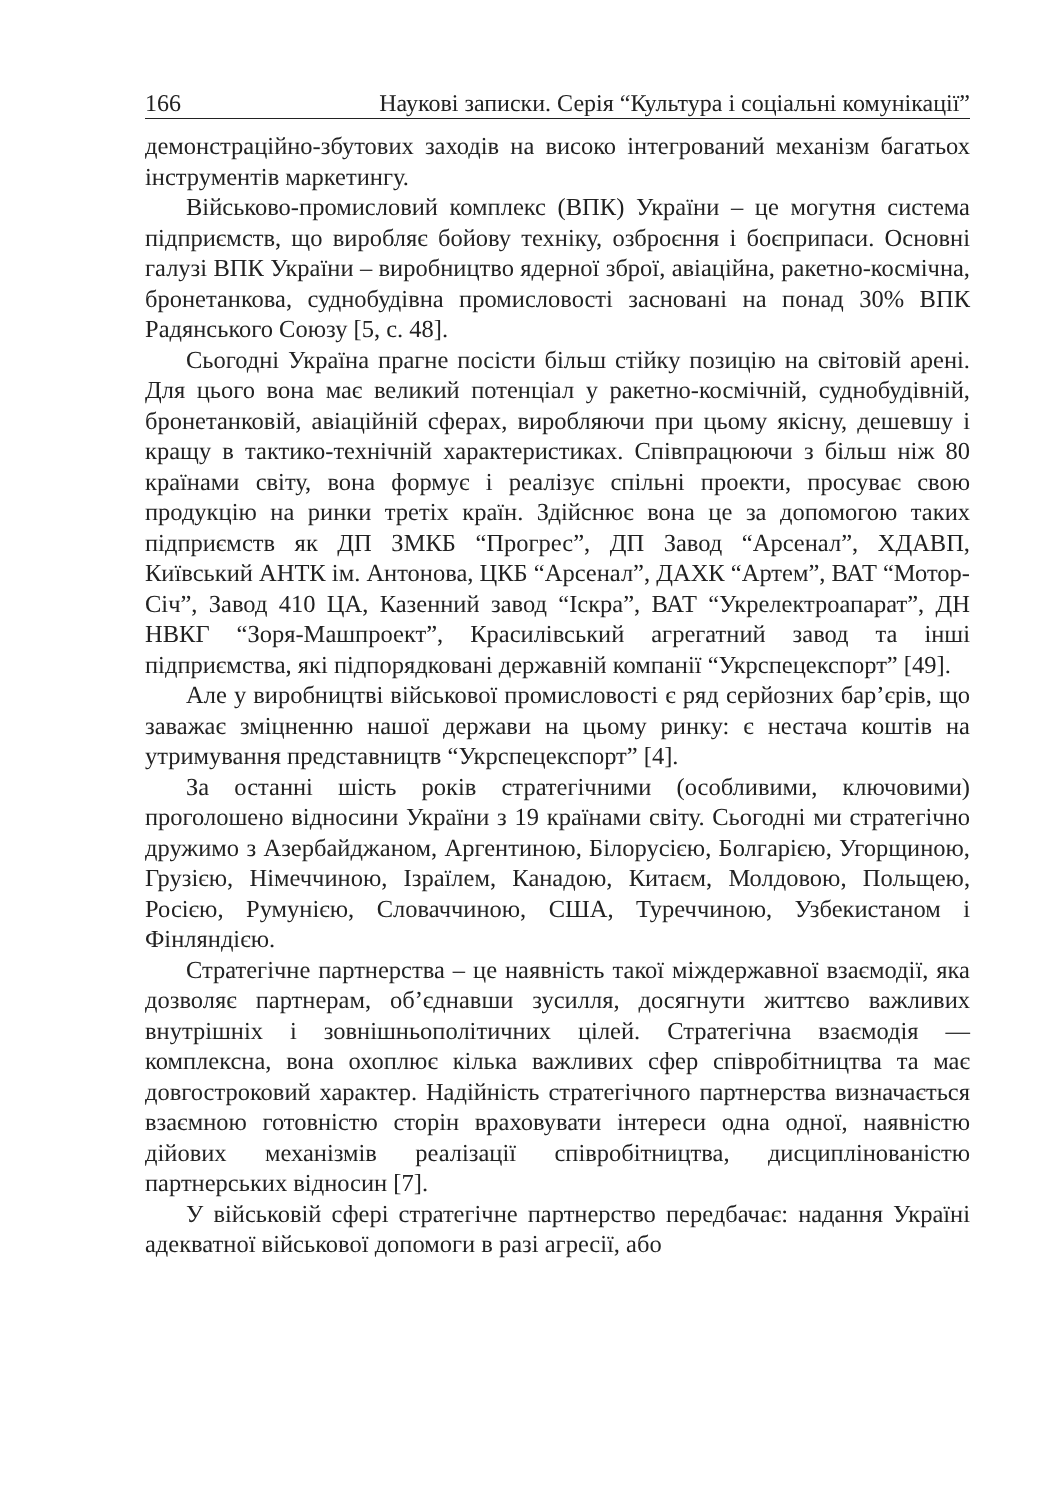166 Наукові записки. Серія “Культура і соціальні комунікації”
демонстраційно-збутових заходів на високо інтегрований механізм багатьох інструментів маркетингу.
Військово-промисловий комплекс (ВПК) України – це могутня система підприємств, що виробляє бойову техніку, озброєння і боєприпаси. Основні галузі ВПК України – виробництво ядерної зброї, авіаційна, ракетно-космічна, бронетанкова, суднобудівна промисловості засновані на понад 30% ВПК Радянського Союзу [5, с. 48].
Сьогодні Україна прагне посісти більш стійку позицію на світовій арені. Для цього вона має великий потенціал у ракетно-космічній, суднобудівній, бронетанковій, авіаційній сферах, виробляючи при цьому якісну, дешевшу і кращу в тактико-технічній характеристиках. Співпрацюючи з більш ніж 80 країнами світу, вона формує і реалізує спільні проекти, просуває свою продукцію на ринки третіх країн. Здійснює вона це за допомогою таких підприємств як ДП ЗМКБ “Прогрес”, ДП Завод “Арсенал”, ХДАВП, Київський АНТК ім. Антонова, ЦКБ “Арсенал”, ДАХК “Артем”, ВАТ “Мотор-Січ”, Завод 410 ЦА, Казенний завод “Іскра”, ВАТ “Укрелектроапарат”, ДН НВКГ “Зоря-Машпроект”, Красилівський агрегатний завод та інші підприємства, які підпорядковані державній компанії “Укрспецекспорт” [49].
Але у виробництві військової промисловості є ряд серйозних бар’єрів, що заважає зміцненню нашої держави на цьому ринку: є нестача коштів на утримування представництв “Укрспецекспорт” [4].
За останні шість років стратегічними (особливими, ключовими) проголошено відносини України з 19 країнами світу. Сьогодні ми стратегічно дружимо з Азербайджаном, Аргентиною, Білорусією, Болгарією, Угорщиною, Грузією, Німеччиною, Ізраїлем, Канадою, Китаєм, Молдовою, Польщею, Росією, Румунією, Словаччиною, США, Туреччиною, Узбекистаном і Фінляндією.
Стратегічне партнерства – це наявність такої міждержавної взаємодії, яка дозволяє партнерам, об’єднавши зусилля, досягнути життєво важливих внутрішніх і зовнішньополітичних цілей. Стратегічна взаємодія — комплексна, вона охоплює кілька важливих сфер співробітництва та має довгостроковий характер. Надійність стратегічного партнерства визначається взаємною готовністю сторін враховувати інтереси одна одної, наявністю дійових механізмів реалізації співробітництва, дисциплінованістю партнерських відносин [7].
У військовій сфері стратегічне партнерство передбачає: надання Україні адекватної військової допомоги в разі агресії, або